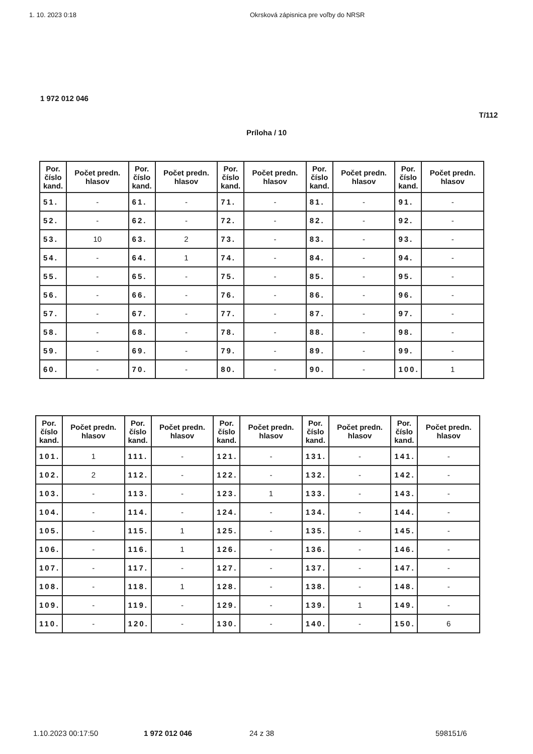1. 10. 2023 0:18 Okrsková zápisnica pre voľby do NRSR
1 972 012 046
T/112
Príloha / 10
| Por. číslo kand. | Počet predn. hlasov | Por. číslo kand. | Počet predn. hlasov | Por. číslo kand. | Počet predn. hlasov | Por. číslo kand. | Počet predn. hlasov | Por. číslo kand. | Počet predn. hlasov |
| --- | --- | --- | --- | --- | --- | --- | --- | --- | --- |
| 51. | - | 61. | - | 71. | - | 81. | - | 91. | - |
| 52. | - | 62. | - | 72. | - | 82. | - | 92. | - |
| 53. | 10 | 63. | 2 | 73. | - | 83. | - | 93. | - |
| 54. | - | 64. | 1 | 74. | - | 84. | - | 94. | - |
| 55. | - | 65. | - | 75. | - | 85. | - | 95. | - |
| 56. | - | 66. | - | 76. | - | 86. | - | 96. | - |
| 57. | - | 67. | - | 77. | - | 87. | - | 97. | - |
| 58. | - | 68. | - | 78. | - | 88. | - | 98. | - |
| 59. | - | 69. | - | 79. | - | 89. | - | 99. | - |
| 60. | - | 70. | - | 80. | - | 90. | - | 100. | 1 |
| Por. číslo kand. | Počet predn. hlasov | Por. číslo kand. | Počet predn. hlasov | Por. číslo kand. | Počet predn. hlasov | Por. číslo kand. | Počet predn. hlasov | Por. číslo kand. | Počet predn. hlasov |
| --- | --- | --- | --- | --- | --- | --- | --- | --- | --- |
| 101. | 1 | 111. | - | 121. | - | 131. | - | 141. | - |
| 102. | 2 | 112. | - | 122. | - | 132. | - | 142. | - |
| 103. | - | 113. | - | 123. | 1 | 133. | - | 143. | - |
| 104. | - | 114. | - | 124. | - | 134. | - | 144. | - |
| 105. | - | 115. | 1 | 125. | - | 135. | - | 145. | - |
| 106. | - | 116. | 1 | 126. | - | 136. | - | 146. | - |
| 107. | - | 117. | - | 127. | - | 137. | - | 147. | - |
| 108. | - | 118. | 1 | 128. | - | 138. | - | 148. | - |
| 109. | - | 119. | - | 129. | - | 139. | 1 | 149. | - |
| 110. | - | 120. | - | 130. | - | 140. | - | 150. | 6 |
1.10.2023 00:17:50 1 972 012 046 24 z 38 598151/6